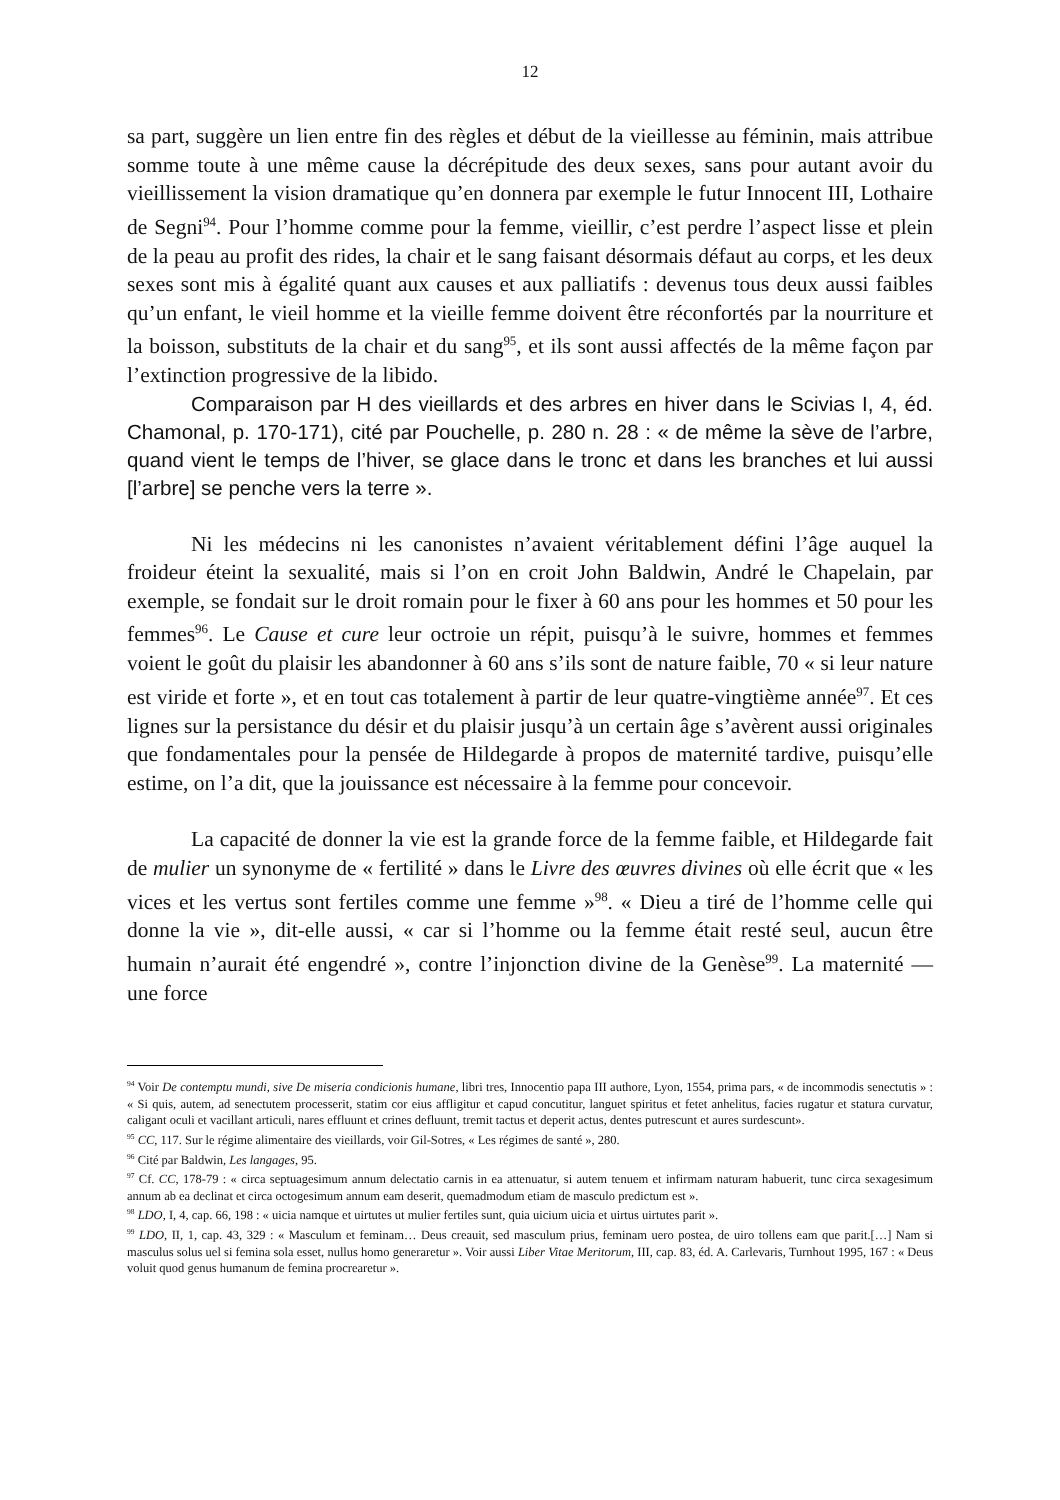12
sa part, suggère un lien entre fin des règles et début de la vieillesse au féminin, mais attribue somme toute à une même cause la décrépitude des deux sexes, sans pour autant avoir du vieillissement la vision dramatique qu’en donnera par exemple le futur Innocent III, Lothaire de Segni<sup>94</sup>. Pour l’homme comme pour la femme, vieillir, c’est perdre l’aspect lisse et plein de la peau au profit des rides, la chair et le sang faisant désormais défaut au corps, et les deux sexes sont mis à égalité quant aux causes et aux palliatifs : devenus tous deux aussi faibles qu’un enfant, le vieil homme et la vieille femme doivent être réconfortés par la nourriture et la boisson, substituts de la chair et du sang<sup>95</sup>, et ils sont aussi affectés de la même façon par l’extinction progressive de la libido.
Comparaison par H des vieillards et des arbres en hiver dans le Scivias I, 4, éd. Chamonal, p. 170-171), cité par Pouchelle, p. 280 n. 28 : « de même la sève de l’arbre, quand vient le temps de l’hiver, se glace dans le tronc et dans les branches et lui aussi [l’arbre] se penche vers la terre ».
Ni les médecins ni les canonistes n’avaient véritablement défini l’âge auquel la froideur éteint la sexualité, mais si l’on en croit John Baldwin, André le Chapelain, par exemple, se fondait sur le droit romain pour le fixer à 60 ans pour les hommes et 50 pour les femmes<sup>96</sup>. Le Cause et cure leur octroie un répit, puisqu’à le suivre, hommes et femmes voient le goût du plaisir les abandonner à 60 ans s’ils sont de nature faible, 70 « si leur nature est viride et forte », et en tout cas totalement à partir de leur quatre-vingtième année<sup>97</sup>. Et ces lignes sur la persistance du désir et du plaisir jusqu’à un certain âge s’avèrent aussi originales que fondamentales pour la pensée de Hildegarde à propos de maternité tardive, puisqu’elle estime, on l’a dit, que la jouissance est nécessaire à la femme pour concevoir.
La capacité de donner la vie est la grande force de la femme faible, et Hildegarde fait de mulier un synonyme de « fertilité » dans le Livre des œuvres divines où elle écrit que « les vices et les vertus sont fertiles comme une femme »<sup>98</sup>. « Dieu a tiré de l’homme celle qui donne la vie », dit-elle aussi, « car si l’homme ou la femme était resté seul, aucun être humain n’aurait été engendré », contre l’injonction divine de la Genèse<sup>99</sup>. La maternité — une force
<sup>94</sup> Voir De contemptu mundi, sive De miseria condicionis humane, libri tres, Innocentio papa III authore, Lyon, 1554, prima pars, « de incommodis senectutis » : « Si quis, autem, ad senectutem processerit, statim cor eius affligitur et capud concutitur, languet spiritus et fetet anhelitus, facies rugatur et statura curvatur, caligant oculi et vacillant articuli, nares effluunt et crines defluunt, tremit tactus et deperit actus, dentes putrescunt et aures surdescunt».
<sup>95</sup> CC, 117. Sur le régime alimentaire des vieillards, voir Gil-Sotres, « Les régimes de santé », 280.
<sup>96</sup> Cité par Baldwin, Les langages, 95.
<sup>97</sup> Cf. CC, 178-79 : « circa septuagesimum annum delectatio carnis in ea attenuatur, si autem tenuem et infirmam naturam habuerit, tunc circa sexagesimum annum ab ea declinat et circa octogesimum annum eam deserit, quemadmodum etiam de masculo predictum est ».
<sup>98</sup> LDO, I, 4, cap. 66, 198 : « uicia namque et uirtutes ut mulier fertiles sunt, quia uicium uicia et uirtus uirtutes parit ».
<sup>99</sup> LDO, II, 1, cap. 43, 329 : « Masculum et feminam… Deus creauit, sed masculum prius, feminam uero postea, de uiro tollens eam que parit.[…] Nam si masculus solus uel si femina sola esset, nullus homo generaretur ». Voir aussi Liber Vitae Meritorum, III, cap. 83, éd. A. Carlevaris, Turnhout 1995, 167 : « Deus voluit quod genus humanum de femina procrearetur ».